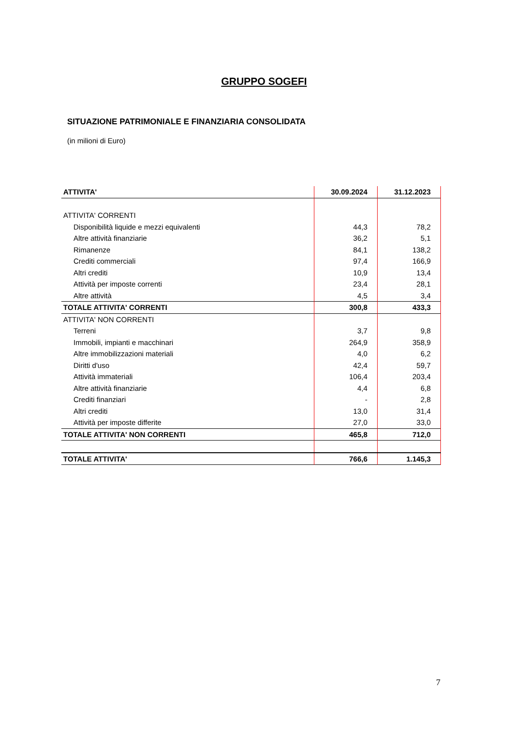GRUPPO SOGEFI
SITUAZIONE PATRIMONIALE E FINANZIARIA CONSOLIDATA
(in milioni di Euro)
| ATTIVITA' | 30.09.2024 | 31.12.2023 |
| --- | --- | --- |
| ATTIVITA' CORRENTI | | |
| Disponibilità liquide e mezzi equivalenti | 44,3 | 78,2 |
| Altre attività finanziarie | 36,2 | 5,1 |
| Rimanenze | 84,1 | 138,2 |
| Crediti commerciali | 97,4 | 166,9 |
| Altri crediti | 10,9 | 13,4 |
| Attività per imposte correnti | 23,4 | 28,1 |
| Altre attività | 4,5 | 3,4 |
| TOTALE ATTIVITA' CORRENTI | 300,8 | 433,3 |
| ATTIVITA' NON CORRENTI | | |
| Terreni | 3,7 | 9,8 |
| Immobili, impianti e macchinari | 264,9 | 358,9 |
| Altre immobilizzazioni materiali | 4,0 | 6,2 |
| Diritti d'uso | 42,4 | 59,7 |
| Attività immateriali | 106,4 | 203,4 |
| Altre attività finanziarie | 4,4 | 6,8 |
| Crediti finanziari | - | 2,8 |
| Altri crediti | 13,0 | 31,4 |
| Attività per imposte differite | 27,0 | 33,0 |
| TOTALE ATTIVITA' NON CORRENTI | 465,8 | 712,0 |
| TOTALE ATTIVITA' | 766,6 | 1.145,3 |
7